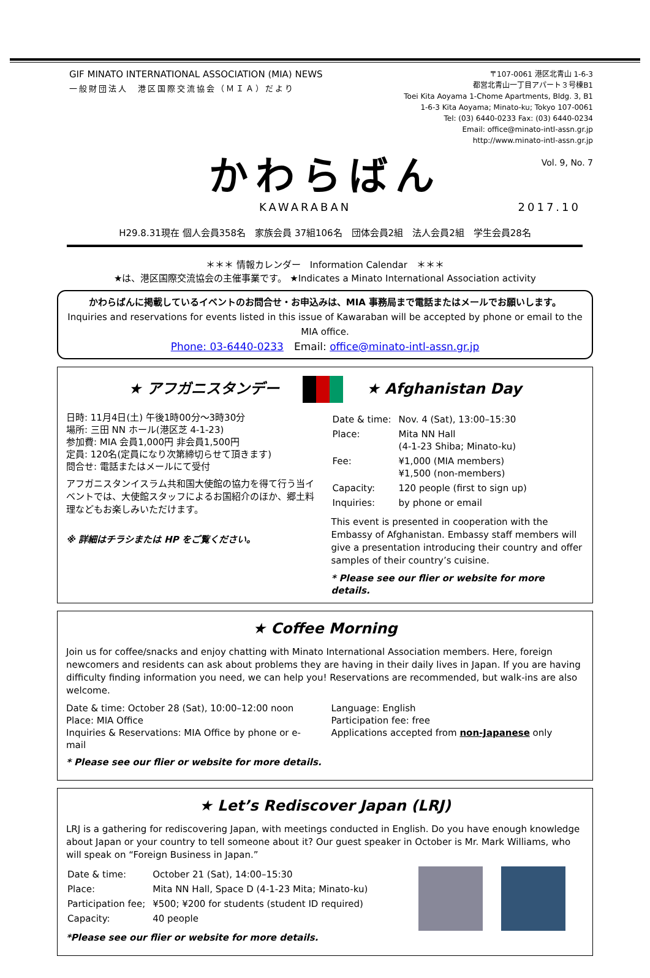GIF MINATO INTERNATIONAL ASSOCIATION (MIA) NEWS
一般財団法人　港区国際交流協会（ＭＩＡ）だより
〒107-0061 港区北青山 1-6-3
都営北青山一丁目アパート３号棟B1
Toei Kita Aoyama 1-Chome Apartments, Bldg. 3, B1
1-6-3 Kita Aoyama; Minato-ku; Tokyo 107-0061
Tel: (03) 6440-0233 Fax: (03) 6440-0234
Email: office@minato-intl-assn.gr.jp
http://www.minato-intl-assn.gr.jp
Vol. 9, No. 7
かわらばん
KAWARABAN 2017.10
H29.8.31現在 個人会員358名　家族会員 37組106名　団体会員2組　法人会員2組　学生会員28名
＊＊＊ 情報カレンダー　Information Calendar　＊＊＊
★は、港区国際交流協会の主催事業です。 ★Indicates a Minato International Association activity
かわらばんに掲載しているイベントのお問合せ・お申込みは、MIA 事務局まで電話またはメールでお願いします。
Inquiries and reservations for events listed in this issue of Kawaraban will be accepted by phone or email to the MIA office.
Phone: 03-6440-0233　Email: office@minato-intl-assn.gr.jp
★ アフガニスタンデー ★ Afghanistan Day
日時: 11月4日(土) 午後1時00分～3時30分
場所: 三田 NN ホール(港区芝 4-1-23)
参加費: MIA 会員1,000円 非会員1,500円
定員: 120名(定員になり次第締切らせて頂きます)
問合せ: 電話またはメールにて受付
アフガニスタンイスラム共和国大使館の協力を得て行う当イベントでは、大使館スタッフによるお国紹介のほか、郷土料理などもお楽しみいただけます。
※ 詳細はチラシまたは HP をご覧ください。
| Date & time: | Nov. 4 (Sat), 13:00–15:30 |
| Place: | Mita NN Hall (4-1-23 Shiba; Minato-ku) |
| Fee: | ¥1,000 (MIA members) ¥1,500 (non-members) |
| Capacity: | 120 people (first to sign up) |
| Inquiries: | by phone or email |
This event is presented in cooperation with the Embassy of Afghanistan. Embassy staff members will give a presentation introducing their country and offer samples of their country’s cuisine.
* Please see our flier or website for more details.
★ Coffee Morning
Join us for coffee/snacks and enjoy chatting with Minato International Association members. Here, foreign newcomers and residents can ask about problems they are having in their daily lives in Japan. If you are having difficulty finding information you need, we can help you! Reservations are recommended, but walk-ins are also welcome.
Date & time: October 28 (Sat), 10:00–12:00 noon
Place: MIA Office
Inquiries & Reservations: MIA Office by phone or e-mail
Language: English
Participation fee: free
Applications accepted from non-Japanese only
* Please see our flier or website for more details.
★ Let’s Rediscover Japan (LRJ)
LRJ is a gathering for rediscovering Japan, with meetings conducted in English. Do you have enough knowledge about Japan or your country to tell someone about it? Our guest speaker in October is Mr. Mark Williams, who will speak on “Foreign Business in Japan.”
| Date & time: | October 21 (Sat), 14:00–15:30 |
| Place: | Mita NN Hall, Space D (4-1-23 Mita; Minato-ku) |
| Participation fee; | ¥500; ¥200 for students (student ID required) |
| Capacity: | 40 people |
*Please see our flier or website for more details.